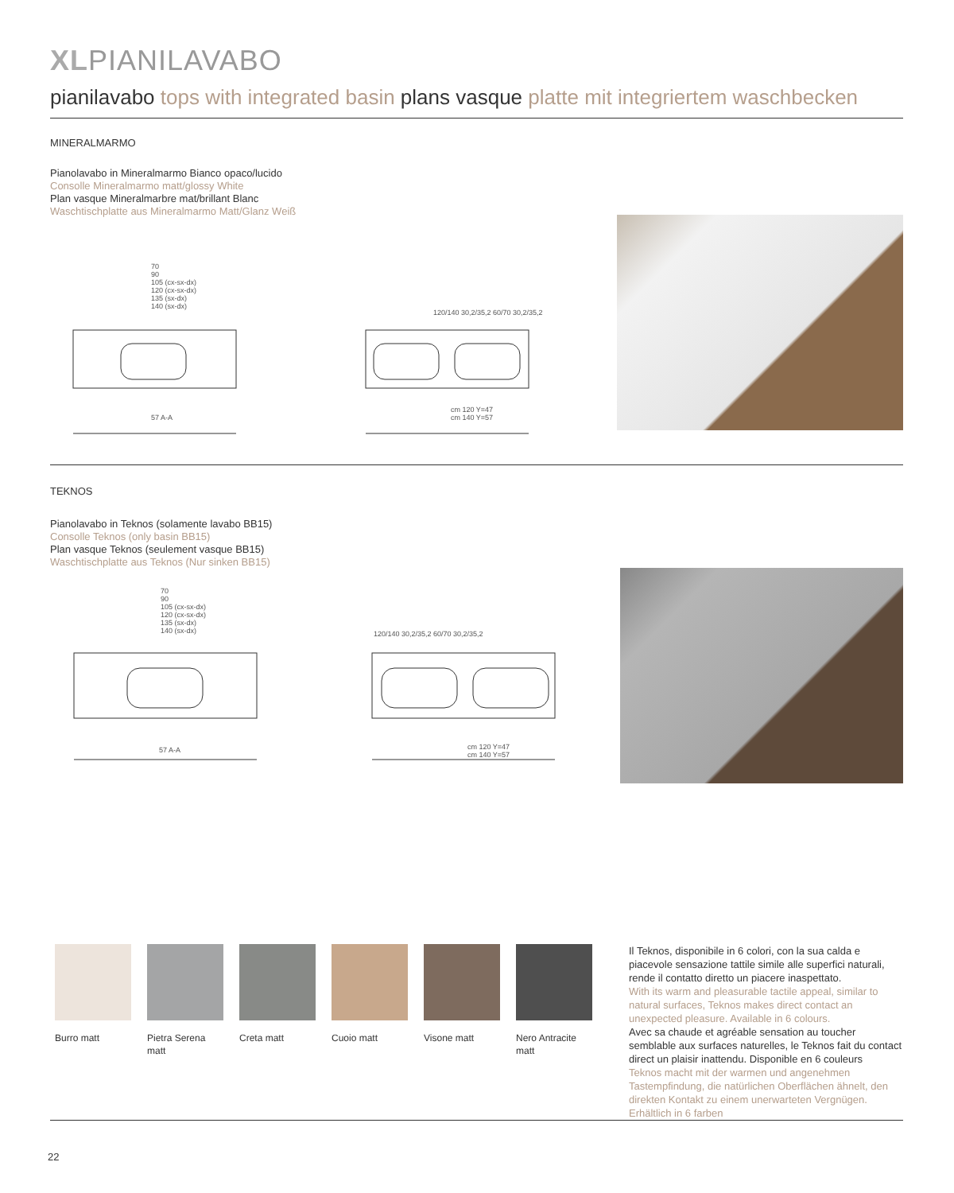XLPIANILAVABO
pianilavabo tops with integrated basin plans vasque platte mit integriertem waschbecken
MINERALMARMO
Pianolavabo in Mineralmarmo Bianco opaco/lucido
Consolle Mineralmarmo matt/glossy White
Plan vasque Mineralmarbre mat/brillant Blanc
Waschtischplatte aus Mineralmarmo Matt/Glanz Weiß
70
90
105 (cx-sx-dx)
120 (cx-sx-dx)
135 (sx-dx)
140 (sx-dx)
57 A-A
120/140 30,2/35,2 60/70 30,2/35,2
cm 120 Y=47
cm 140 Y=57
TEKNOS
Pianolavabo in Teknos (solamente lavabo BB15)
Consolle Teknos (only basin BB15)
Plan vasque Teknos (seulement vasque BB15)
Waschtischplatte aus Teknos (Nur sinken BB15)
70
90
105 (cx-sx-dx)
120 (cx-sx-dx)
135 (sx-dx)
140 (sx-dx)
120/140 30,2/35,2 60/70 30,2/35,2
57 A-A
cm 120 Y=47
cm 140 Y=57
Burro matt Pietra Serena matt
Creta matt Cuoio matt Visone matt
Nero Antracite matt
Il Teknos, disponibile in 6 colori, con la sua calda e piacevole sensazione tattile simile alle superfici naturali, rende il contatto diretto un piacere inaspettato.
With its warm and pleasurable tactile appeal, similar to natural surfaces, Teknos makes direct contact an unexpected pleasure. Available in 6 colours.
Avec sa chaude et agréable sensation au toucher semblable aux surfaces naturelles, le Teknos fait du contact direct un plaisir inattendu. Disponible en 6 couleurs
Teknos macht mit der warmen und angenehmen Tastempfindung, die natürlichen Oberflächen ähnelt, den direkten Kontakt zu einem unerwarteten Vergnügen. Erhältlich in 6 farben
22